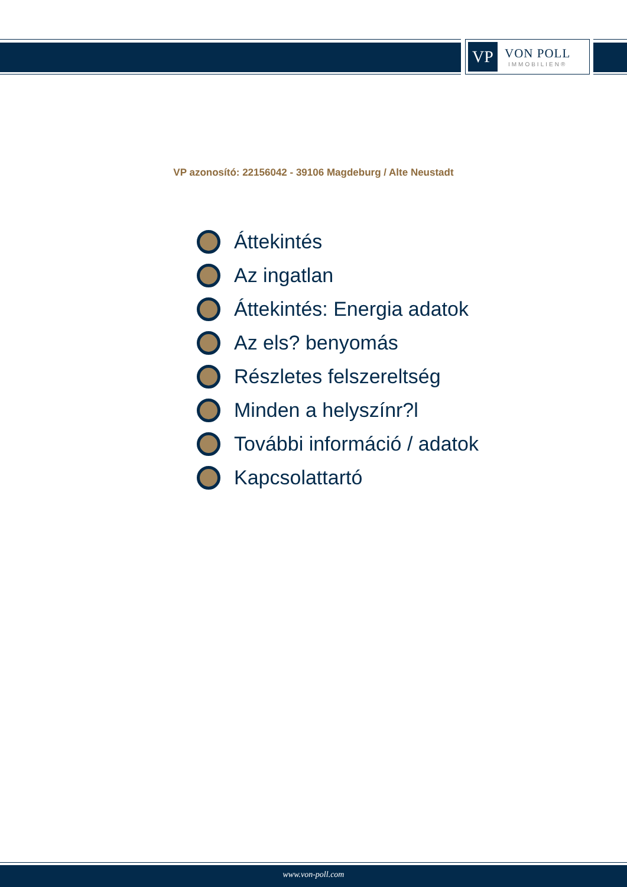VP
VON POLL
IMMOBILIEN®
VP azonosító: 22156042 - 39106 Magdeburg / Alte Neustadt
Áttekintés
Az ingatlan
Áttekintés: Energia adatok
Az els? benyomás
Részletes felszereltség
Minden a helyszínr?l
További információ / adatok
Kapcsolattartó
www.von-poll.com